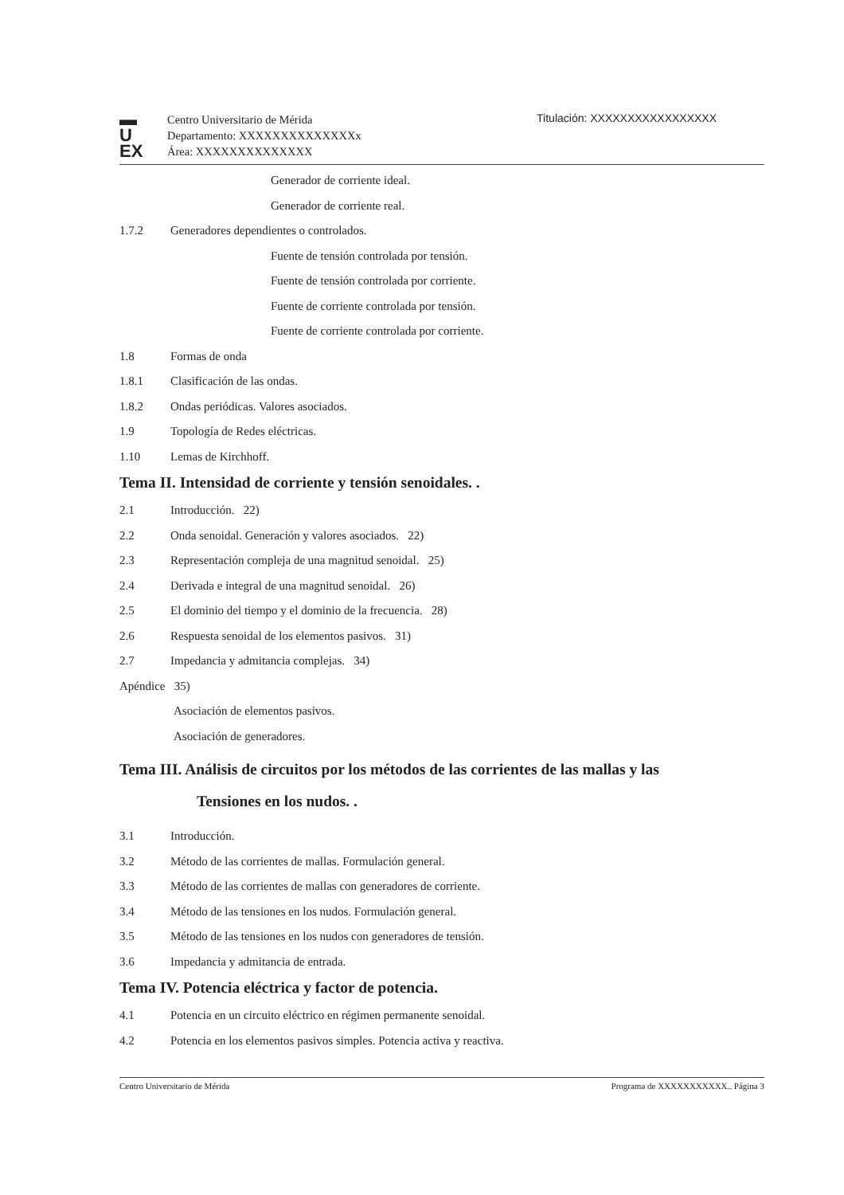▬
U
EX
Centro Universitario de Mérida
Departamento: XXXXXXXXXXXXXXx
Área: XXXXXXXXXXXXXX
Titulación: XXXXXXXXXXXXXXXXX
Generador de corriente ideal.
Generador de corriente real.
1.7.2 Generadores dependientes o controlados.
Fuente de tensión controlada por tensión.
Fuente de tensión controlada por corriente.
Fuente de corriente controlada por tensión.
Fuente de corriente controlada por corriente.
1.8 Formas de onda
1.8.1 Clasificación de las ondas.
1.8.2 Ondas periódicas. Valores asociados.
1.9 Topología de Redes eléctricas.
1.10 Lemas de Kirchhoff.
Tema II. Intensidad de corriente y tensión senoidales. .
2.1 Introducción. 22)
2.2 Onda senoidal. Generación y valores asociados. 22)
2.3 Representación compleja de una magnitud senoidal. 25)
2.4 Derivada e integral de una magnitud senoidal. 26)
2.5 El dominio del tiempo y el dominio de la frecuencia. 28)
2.6 Respuesta senoidal de los elementos pasivos. 31)
2.7 Impedancia y admitancia complejas. 34)
Apéndice 35)
Asociación de elementos pasivos.
Asociación de generadores.
Tema III. Análisis de circuitos por los métodos de las corrientes de las mallas y las
Tensiones en los nudos. .
3.1 Introducción.
3.2 Método de las corrientes de mallas. Formulación general.
3.3 Método de las corrientes de mallas con generadores de corriente.
3.4 Método de las tensiones en los nudos. Formulación general.
3.5 Método de las tensiones en los nudos con generadores de tensión.
3.6 Impedancia y admitancia de entrada.
Tema IV. Potencia eléctrica y factor de potencia.
4.1 Potencia en un circuito eléctrico en régimen permanente senoidal.
4.2 Potencia en los elementos pasivos simples. Potencia activa y reactiva.
Centro Universitario de Mérida Programa de XXXXXXXXXXX.. Página 3